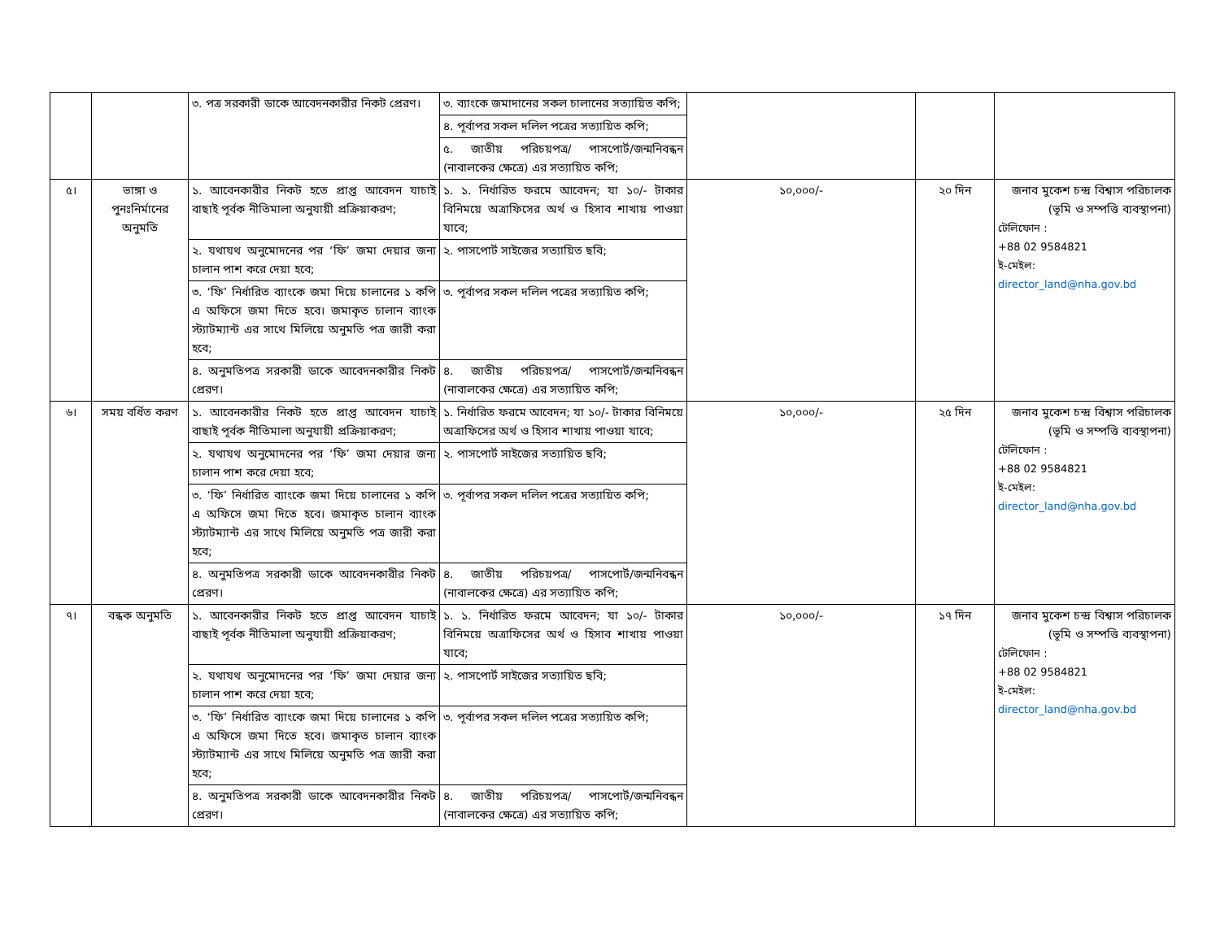| | | ৩. পত্র সরকারী ডাকে আবেদনকারীর নিকট প্রেরণ। | ৩. ব্যাংকে জমাদানের সকল চালানের সত্যায়িত কপি; | | | |
| | | | ৪. পূর্বাপর সকল দলিল পত্রের সত্যায়িত কপি; | | | |
| | | | ৫. জাতীয় পরিচয়পত্র/ পাসপোর্ট/জন্মনিবন্ধন (নাবালকের ক্ষেত্রে) এর সত্যায়িত কপি; | | | |
| ৫। | ভাঙ্গা ও পুনঃনির্মানের অনুমতি | ১. আবেনকারীর নিকট হতে প্রাপ্ত আবেদন যাচাই বাছাই পূর্বক নীতিমালা অনুযায়ী প্রক্রিয়াকরণ; | ১. ১. নির্ধারিত ফরমে আবেদন; যা ১০/- টাকার বিনিময়ে অত্রাফিসের অর্থ ও হিসাব শাখায় পাওয়া যাবে; | ১০,০০০/- | ২০ দিন | জনাব মুকেশ চন্দ্র বিশ্বাস পরিচালক (ভূমি ও সম্পত্তি ব্যবস্থাপনা) টেলিফোন : +88 02 9584821 ই-মেইল: director_land@nha.gov.bd |
| | | ২. যথাযথ অনুমোদনের পর ‘ফি’ জমা দেয়ার জন্য চালান পাশ করে দেয়া হবে; | ২. পাসপোর্ট সাইজের সত্যায়িত ছবি; | | | |
| | | ৩. ‘ফি’ নির্ধারিত ব্যাংকে জমা দিয়ে চালানের ১ কপি এ অফিসে জমা দিতে হবে। জমাকৃত চালান ব্যাংক স্ট্যাটম্যান্ট এর সাথে মিলিয়ে অনুমতি পত্র জারী করা হবে; | ৩. পূর্বাপর সকল দলিল পত্রের সত্যায়িত কপি; | | | |
| | | ৪. অনুমতিপত্র সরকারী ডাকে আবেদনকারীর নিকট প্রেরণ। | ৪. জাতীয় পরিচয়পত্র/ পাসপোর্ট/জন্মনিবন্ধন (নাবালকের ক্ষেত্রে) এর সত্যায়িত কপি; | | | |
| ৬। | সময় বর্ধিত করণ | ১. আবেনকারীর নিকট হতে প্রাপ্ত আবেদন যাচাই বাছাই পূর্বক নীতিমালা অনুযায়ী প্রক্রিয়াকরণ; | ১. নির্ধারিত ফরমে আবেদন; যা ১০/- টাকার বিনিময়ে অত্রাফিসের অর্থ ও হিসাব শাখায় পাওয়া যাবে; | ১০,০০০/- | ২৫ দিন | জনাব মুকেশ চন্দ্র বিশ্বাস পরিচালক (ভূমি ও সম্পত্তি ব্যবস্থাপনা) টেলিফোন : +88 02 9584821 ই-মেইল: director_land@nha.gov.bd |
| | | ২. যথাযথ অনুমোদনের পর ‘ফি’ জমা দেয়ার জন্য চালান পাশ করে দেয়া হবে; | ২. পাসপোর্ট সাইজের সত্যায়িত ছবি; | | | |
| | | ৩. ‘ফি’ নির্ধারিত ব্যাংকে জমা দিয়ে চালানের ১ কপি এ অফিসে জমা দিতে হবে। জমাকৃত চালান ব্যাংক স্ট্যাটম্যান্ট এর সাথে মিলিয়ে অনুমতি পত্র জারী করা হবে; | ৩. পূর্বাপর সকল দলিল পত্রের সত্যায়িত কপি; | | | |
| | | ৪. অনুমতিপত্র সরকারী ডাকে আবেদনকারীর নিকট প্রেরণ। | ৪. জাতীয় পরিচয়পত্র/ পাসপোর্ট/জন্মনিবন্ধন (নাবালকের ক্ষেত্রে) এর সত্যায়িত কপি; | | | |
| ৭। | বন্ধক অনুমতি | ১. আবেনকারীর নিকট হতে প্রাপ্ত আবেদন যাচাই বাছাই পূর্বক নীতিমালা অনুযায়ী প্রক্রিয়াকরণ; | ১. ১. নির্ধারিত ফরমে আবেদন; যা ১০/- টাকার বিনিময়ে অত্রাফিসের অর্থ ও হিসাব শাখায় পাওয়া যাবে; | ১০,০০০/- | ১৭ দিন | জনাব মুকেশ চন্দ্র বিশ্বাস পরিচালক (ভূমি ও সম্পত্তি ব্যবস্থাপনা) টেলিফোন : +88 02 9584821 ই-মেইল: director_land@nha.gov.bd |
| | | ২. যথাযথ অনুমোদনের পর ‘ফি’ জমা দেয়ার জন্য চালান পাশ করে দেয়া হবে; | ২. পাসপোর্ট সাইজের সত্যায়িত ছবি; | | | |
| | | ৩. ‘ফি’ নির্ধারিত ব্যাংকে জমা দিয়ে চালানের ১ কপি এ অফিসে জমা দিতে হবে। জমাকৃত চালান ব্যাংক স্ট্যাটম্যান্ট এর সাথে মিলিয়ে অনুমতি পত্র জারী করা হবে; | ৩. পূর্বাপর সকল দলিল পত্রের সত্যায়িত কপি; | | | |
| | | ৪. অনুমতিপত্র সরকারী ডাকে আবেদনকারীর নিকট প্রেরণ। | ৪. জাতীয় পরিচয়পত্র/ পাসপোর্ট/জন্মনিবন্ধন (নাবালকের ক্ষেত্রে) এর সত্যায়িত কপি; | | | |